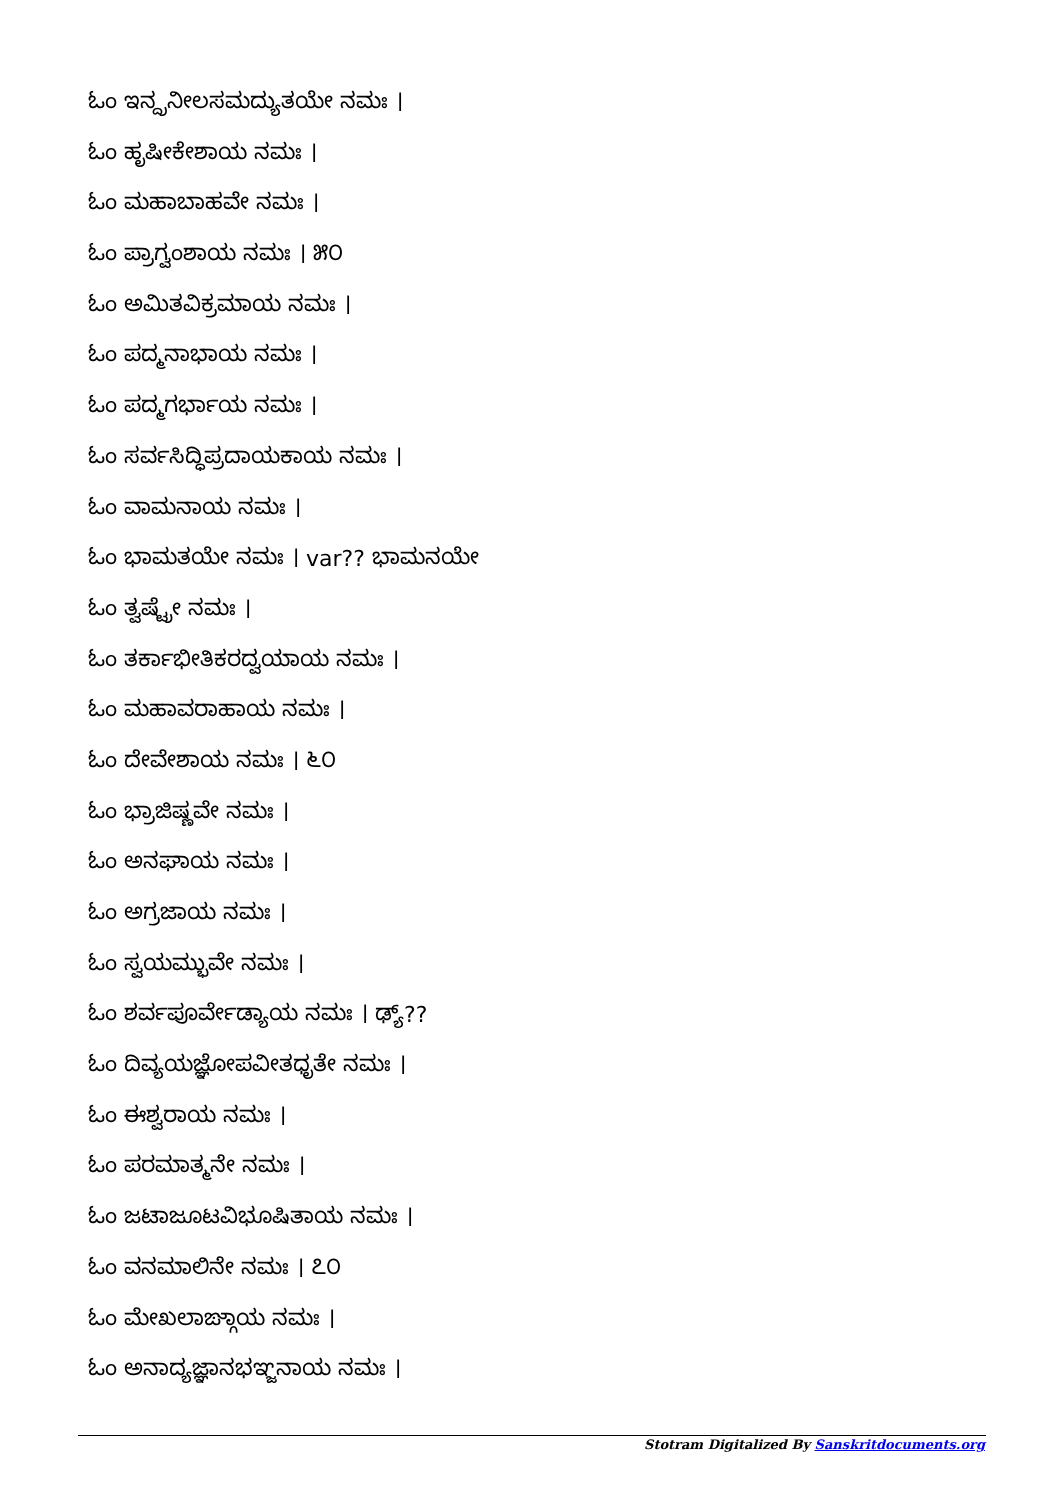ಓಂ ಇನ್ದ್ರನೀಲಸಮದ್ಯುತಯೇ ನಮಃ ।
ಓಂ ಹೃಷೀಕೇಶಾಯ ನಮಃ ।
ಓಂ ಮಹಾಬಾಹವೇ ನಮಃ ।
ಓಂ ಪ್ರಾಗ್ವಂಶಾಯ ನಮಃ । ೫೦
ಓಂ ಅಮಿತವಿಕ್ರಮಾಯ ನಮಃ ।
ಓಂ ಪದ್ಮನಾಭಾಯ ನಮಃ ।
ಓಂ ಪದ್ಮಗರ್ಭಾಯ ನಮಃ ।
ಓಂ ಸರ್ವಸಿದ್ಧಿಪ್ರದಾಯಕಾಯ ನಮಃ ।
ಓಂ ವಾಮನಾಯ ನಮಃ ।
ಓಂ ಭಾಮತಯೇ ನಮಃ । var?? ಭಾಮನಯೇ
ಓಂ ತ್ವಷ್ಟ್ರೇ ನಮಃ ।
ಓಂ ತರ್ಕಾಭೀತಿಕರದ್ವಯಾಯ ನಮಃ ।
ಓಂ ಮಹಾವರಾಹಾಯ ನಮಃ ।
ಓಂ ದೇವೇಶಾಯ ನಮಃ । ೬೦
ಓಂ ಭ್ರಾಜಿಷ್ಣವೇ ನಮಃ ।
ಓಂ ಅನಘಾಯ ನಮಃ ।
ಓಂ ಅಗ್ರಜಾಯ ನಮಃ ।
ಓಂ ಸ್ವಯಮ್ಭುವೇ ನಮಃ ।
ಓಂ ಶರ್ವಪೂರ್ವೇಡ್ಯಾಯ ನಮಃ । ಢ್ಯ್??
ಓಂ ದಿವ್ಯಯಜ್ಞೋಪವೀತಧೃತೇ ನಮಃ ।
ಓಂ ಈಶ್ವರಾಯ ನಮಃ ।
ಓಂ ಪರಮಾತ್ಮನೇ ನಮಃ ।
ಓಂ ಜಟಾಜೂಟವಿಭೂಷಿತಾಯ ನಮಃ ।
ಓಂ ವನಮಾಲಿನೇ ನಮಃ । ೭೦
ಓಂ ಮೇಖಲಾಙ್ಗಾಯ ನಮಃ ।
ಓಂ ಅನಾದ್ಯಜ್ಞಾನಭಞ್ಜನಾಯ ನಮಃ ।
Stotram Digitalized By Sanskritdocuments.org